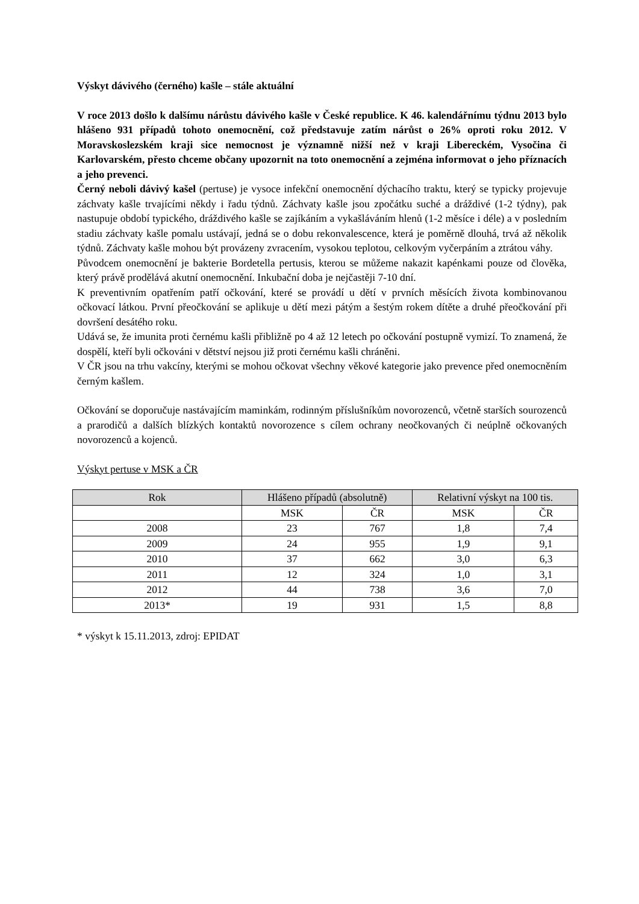Výskyt dávivého (černého) kašle – stále aktuální
V roce 2013 došlo k dalšímu nárůstu dávivého kašle v České republice. K 46. kalendářnímu týdnu 2013 bylo hlášeno 931 případů tohoto onemocnění, což představuje zatím nárůst o 26% oproti roku 2012. V Moravskoslezském kraji sice nemocnost je významně nižší než v kraji Libereckém, Vysočina či Karlovarském, přesto chceme občany upozornit na toto onemocnění a zejména informovat o jeho příznacích a jeho prevenci.
Černý neboli dávivý kašel (pertuse) je vysoce infekční onemocnění dýchacího traktu, který se typicky projevuje záchvaty kašle trvajícími někdy i řadu týdnů. Záchvaty kašle jsou zpočátku suché a dráždivé (1-2 týdny), pak nastupuje období typického, dráždivého kašle se zajíkáním a vykašláváním hlenů (1-2 měsíce i déle) a v posledním stadiu záchvaty kašle pomalu ustávají, jedná se o dobu rekonvalescence, která je poměrně dlouhá, trvá až několik týdnů. Záchvaty kašle mohou být provázeny zvracením, vysokou teplotou, celkovým vyčerpáním a ztrátou váhy.
Původcem onemocnění je bakterie Bordetella pertusis, kterou se můžeme nakazit kapénkami pouze od člověka, který právě prodělává akutní onemocnění. Inkubační doba je nejčastěji 7-10 dní.
K preventivním opatřením patří očkování, které se provádí u dětí v prvních měsících života kombinovanou očkovací látkou. První přeočkování se aplikuje u dětí mezi pátým a šestým rokem dítěte a druhé přeočkování při dovršení desátého roku.
Udává se, že imunita proti černému kašli přibližně po 4 až 12 letech po očkování postupně vymizí. To znamená, že dospělí, kteří byli očkováni v dětství nejsou již proti černému kašli chráněni.
V ČR jsou na trhu vakcíny, kterými se mohou očkovat všechny věkové kategorie jako prevence před onemocněním černým kašlem.
Očkování se doporučuje nastávajícím maminkám, rodinným příslušníkům novorozenců, včetně starších sourozenců a prarodičů a dalších blízkých kontaktů novorozence s cílem ochrany neočkovaných či neúplně očkovaných novorozenců a kojenců.
Výskyt pertuse v MSK a ČR
| Rok | Hlášeno případů (absolutně) | | Relativní výskyt na 100 tis. | |
| --- | --- | --- | --- | --- |
| | MSK | ČR | MSK | ČR |
| 2008 | 23 | 767 | 1,8 | 7,4 |
| 2009 | 24 | 955 | 1,9 | 9,1 |
| 2010 | 37 | 662 | 3,0 | 6,3 |
| 2011 | 12 | 324 | 1,0 | 3,1 |
| 2012 | 44 | 738 | 3,6 | 7,0 |
| 2013* | 19 | 931 | 1,5 | 8,8 |
* výskyt k 15.11.2013, zdroj: EPIDAT